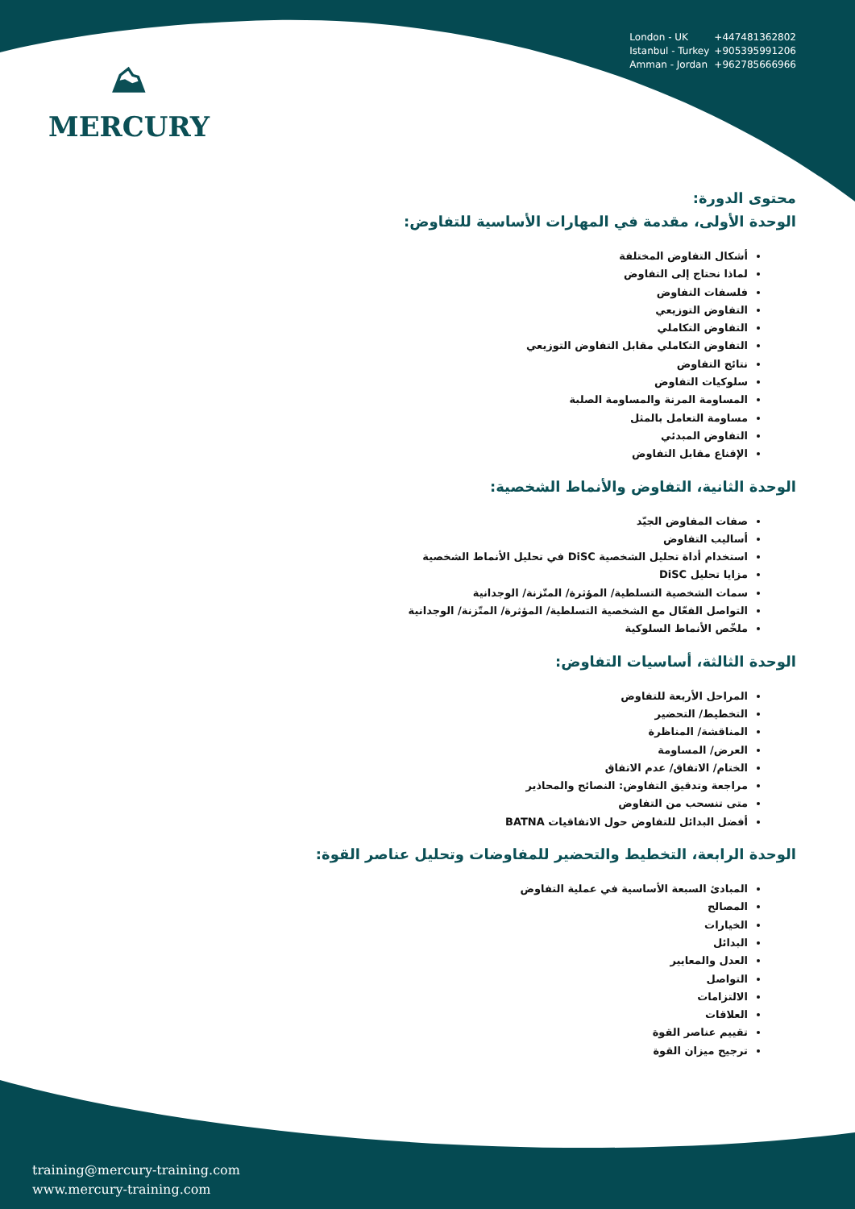⛰
MERCURY
London - UK +447481362802
Istanbul - Turkey +905395991206
Amman - Jordan +962785666966
محتوى الدورة:
الوحدة الأولى، مقدمة في المهارات الأساسية للتفاوض:
أشكال التفاوض المختلفة
لماذا نحتاج إلى التفاوض
فلسفات التفاوض
التفاوض التوزيعي
التفاوض التكاملي
التفاوض التكاملي مقابل التفاوض التوزيعي
نتائج التفاوض
سلوكيات التفاوض
المساومة المرنة والمساومة الصلبة
مساومة التعامل بالمثل
التفاوض المبدئي
الإقناع مقابل التفاوض
الوحدة الثانية، التفاوض والأنماط الشخصية:
صفات المفاوض الجيّد
أساليب التفاوض
استخدام أداة تحليل الشخصية DiSC في تحليل الأنماط الشخصية
مزايا تحليل DiSC
سمات الشخصية التسلطية/ المؤثرة/ المتّزنة/ الوجدانية
التواصل الفعّال مع الشخصية التسلطية/ المؤثرة/ المتّزنة/ الوجدانية
ملخّص الأنماط السلوكية
الوحدة الثالثة، أساسيات التفاوض:
المراحل الأربعة للتفاوض
التخطيط/ التحضير
المناقشة/ المناظرة
العرض/ المساومة
الختام/ الاتفاق/ عدم الاتفاق
مراجعة وتدقيق التفاوض: النصائح والمحاذير
متى تنسحب من التفاوض
أفضل البدائل للتفاوض حول الاتفاقيات BATNA
الوحدة الرابعة، التخطيط والتحضير للمفاوضات وتحليل عناصر القوة:
المبادئ السبعة الأساسية في عملية التفاوض
المصالح
الخيارات
البدائل
العدل والمعايير
التواصل
الالتزامات
العلاقات
تقييم عناصر القوة
ترجيح ميزان القوة
training@mercury-training.com
www.mercury-training.com